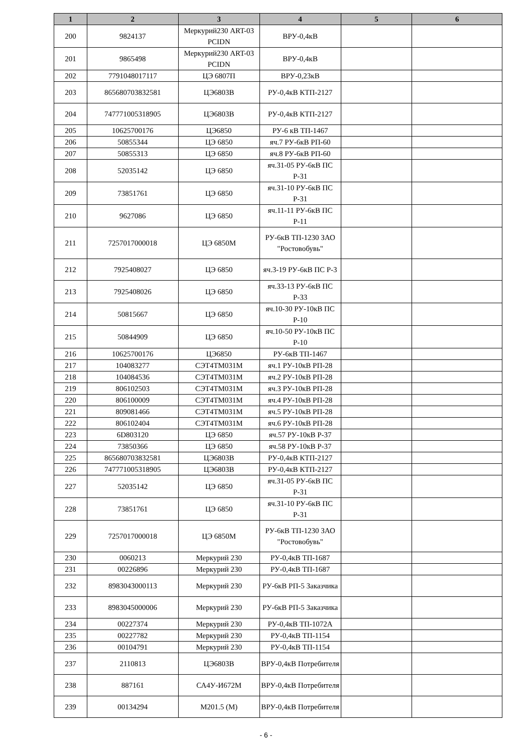| 1 | 2 | 3 | 4 | 5 | 6 |
| --- | --- | --- | --- | --- | --- |
| 200 | 9824137 | Меркурий230 ART-03 PCIDN | ВРУ-0,4кВ | | |
| 201 | 9865498 | Меркурий230 ART-03 PCIDN | ВРУ-0,4кВ | | |
| 202 | 7791048017117 | ЦЭ 6807П | ВРУ-0,23кВ | | |
| 203 | 865680703832581 | ЦЭ6803В | РУ-0,4кВ КТП-2127 | | |
| 204 | 747771005318905 | ЦЭ6803В | РУ-0,4кВ КТП-2127 | | |
| 205 | 10625700176 | ЦЭ6850 | РУ-6 кВ ТП-1467 | | |
| 206 | 50855344 | ЦЭ 6850 | яч.7 РУ-6кВ РП-60 | | |
| 207 | 50855313 | ЦЭ 6850 | яч.8 РУ-6кВ РП-60 | | |
| 208 | 52035142 | ЦЭ 6850 | яч.31-05 РУ-6кВ ПС Р-31 | | |
| 209 | 73851761 | ЦЭ 6850 | яч.31-10 РУ-6кВ ПС Р-31 | | |
| 210 | 9627086 | ЦЭ 6850 | яч.11-11 РУ-6кВ ПС Р-11 | | |
| 211 | 7257017000018 | ЦЭ 6850М | РУ-6кВ ТП-1230 ЗАО "Ростовобувь" | | |
| 212 | 7925408027 | ЦЭ 6850 | яч.3-19 РУ-6кВ ПС Р-3 | | |
| 213 | 7925408026 | ЦЭ 6850 | яч.33-13 РУ-6кВ ПС Р-33 | | |
| 214 | 50815667 | ЦЭ 6850 | яч.10-30 РУ-10кВ ПС Р-10 | | |
| 215 | 50844909 | ЦЭ 6850 | яч.10-50 РУ-10кВ ПС Р-10 | | |
| 216 | 10625700176 | ЦЭ6850 | РУ-6кВ ТП-1467 | | |
| 217 | 104083277 | СЭТ4ТМ031М | яч.1 РУ-10кВ РП-28 | | |
| 218 | 104084536 | СЭТ4ТМ031М | яч.2 РУ-10кВ РП-28 | | |
| 219 | 806102503 | СЭТ4ТМ031М | яч.3 РУ-10кВ РП-28 | | |
| 220 | 806100009 | СЭТ4ТМ031М | яч.4 РУ-10кВ РП-28 | | |
| 221 | 809081466 | СЭТ4ТМ031М | яч.5 РУ-10кВ РП-28 | | |
| 222 | 806102404 | СЭТ4ТМ031М | яч.6 РУ-10кВ РП-28 | | |
| 223 | 6D803120 | ЦЭ 6850 | яч.57 РУ-10кВ Р-37 | | |
| 224 | 73850366 | ЦЭ 6850 | яч.58 РУ-10кВ Р-37 | | |
| 225 | 865680703832581 | ЦЭ6803В | РУ-0,4кВ КТП-2127 | | |
| 226 | 747771005318905 | ЦЭ6803В | РУ-0,4кВ КТП-2127 | | |
| 227 | 52035142 | ЦЭ 6850 | яч.31-05 РУ-6кВ ПС Р-31 | | |
| 228 | 73851761 | ЦЭ 6850 | яч.31-10 РУ-6кВ ПС Р-31 | | |
| 229 | 7257017000018 | ЦЭ 6850М | РУ-6кВ ТП-1230 ЗАО "Ростовобувь" | | |
| 230 | 0060213 | Меркурий 230 | РУ-0,4кВ ТП-1687 | | |
| 231 | 00226896 | Меркурий 230 | РУ-0,4кВ ТП-1687 | | |
| 232 | 8983043000113 | Меркурий 230 | РУ-6кВ РП-5 Заказчика | | |
| 233 | 8983045000006 | Меркурий 230 | РУ-6кВ РП-5 Заказчика | | |
| 234 | 00227374 | Меркурий 230 | РУ-0,4кВ ТП-1072А | | |
| 235 | 00227782 | Меркурий 230 | РУ-0,4кВ ТП-1154 | | |
| 236 | 00104791 | Меркурий 230 | РУ-0,4кВ ТП-1154 | | |
| 237 | 2110813 | ЦЭ6803В | ВРУ-0,4кВ Потребителя | | |
| 238 | 887161 | СА4У-И672М | ВРУ-0,4кВ Потребителя | | |
| 239 | 00134294 | М201.5 (М) | ВРУ-0,4кВ Потребителя | | |
- 6 -